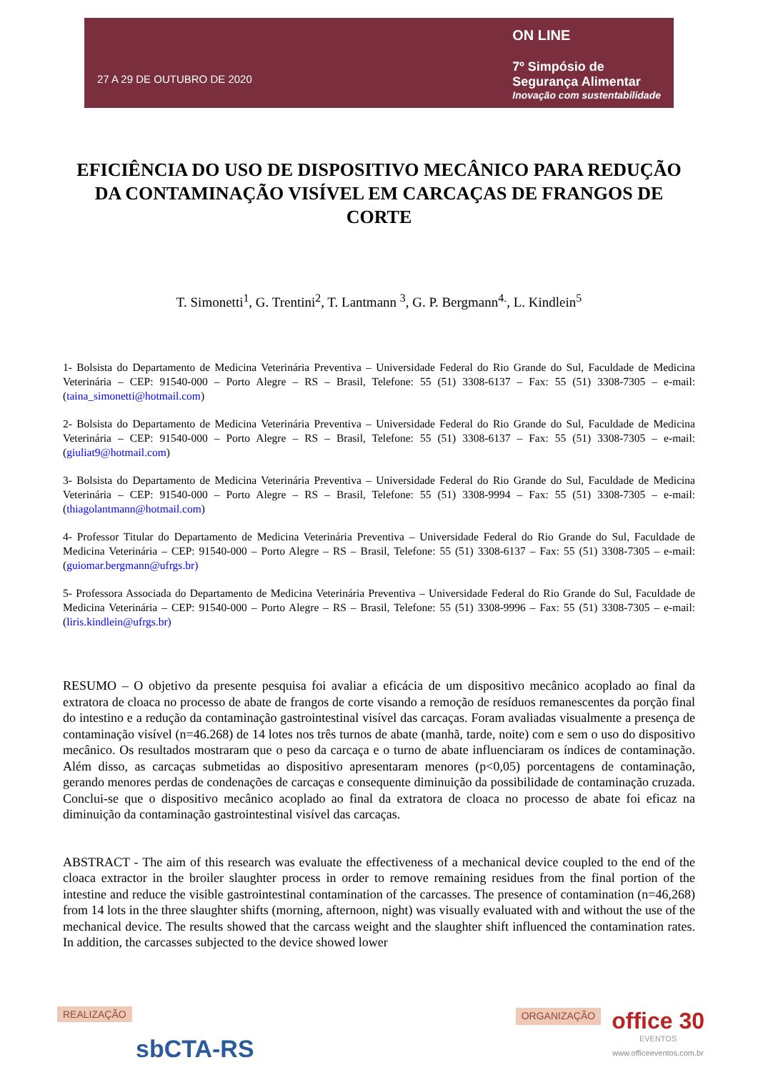27 A 29 DE OUTUBRO DE 2020
ON LINE
7º Simpósio de
Segurança Alimentar
Inovação com sustentabilidade
EFICIÊNCIA DO USO DE DISPOSITIVO MECÂNICO PARA REDUÇÃO DA CONTAMINAÇÃO VISÍVEL EM CARCAÇAS DE FRANGOS DE CORTE
T. Simonetti<sup>1</sup>, G. Trentini<sup>2</sup>, T. Lantmann <sup>3</sup>, G. P. Bergmann<sup>4.</sup>, L. Kindlein<sup>5</sup>
1- Bolsista do Departamento de Medicina Veterinária Preventiva – Universidade Federal do Rio Grande do Sul, Faculdade de Medicina Veterinária – CEP: 91540-000 – Porto Alegre – RS – Brasil, Telefone: 55 (51) 3308-6137 – Fax: 55 (51) 3308-7305 – e-mail: (taina_simonetti@hotmail.com)
2- Bolsista do Departamento de Medicina Veterinária Preventiva – Universidade Federal do Rio Grande do Sul, Faculdade de Medicina Veterinária – CEP: 91540-000 – Porto Alegre – RS – Brasil, Telefone: 55 (51) 3308-6137 – Fax: 55 (51) 3308-7305 – e-mail: (giuliat9@hotmail.com)
3- Bolsista do Departamento de Medicina Veterinária Preventiva – Universidade Federal do Rio Grande do Sul, Faculdade de Medicina Veterinária – CEP: 91540-000 – Porto Alegre – RS – Brasil, Telefone: 55 (51) 3308-9994 – Fax: 55 (51) 3308-7305 – e-mail: (thiagolantmann@hotmail.com)
4- Professor Titular do Departamento de Medicina Veterinária Preventiva – Universidade Federal do Rio Grande do Sul, Faculdade de Medicina Veterinária – CEP: 91540-000 – Porto Alegre – RS – Brasil, Telefone: 55 (51) 3308-6137 – Fax: 55 (51) 3308-7305 – e-mail: (guiomar.bergmann@ufrgs.br)
5- Professora Associada do Departamento de Medicina Veterinária Preventiva – Universidade Federal do Rio Grande do Sul, Faculdade de Medicina Veterinária – CEP: 91540-000 – Porto Alegre – RS – Brasil, Telefone: 55 (51) 3308-9996 – Fax: 55 (51) 3308-7305 – e-mail: (liris.kindlein@ufrgs.br)
RESUMO – O objetivo da presente pesquisa foi avaliar a eficácia de um dispositivo mecânico acoplado ao final da extratora de cloaca no processo de abate de frangos de corte visando a remoção de resíduos remanescentes da porção final do intestino e a redução da contaminação gastrointestinal visível das carcaças. Foram avaliadas visualmente a presença de contaminação visível (n=46.268) de 14 lotes nos três turnos de abate (manhã, tarde, noite) com e sem o uso do dispositivo mecânico. Os resultados mostraram que o peso da carcaça e o turno de abate influenciaram os índices de contaminação. Além disso, as carcaças submetidas ao dispositivo apresentaram menores (p<0,05) porcentagens de contaminação, gerando menores perdas de condenações de carcaças e consequente diminuição da possibilidade de contaminação cruzada. Conclui-se que o dispositivo mecânico acoplado ao final da extratora de cloaca no processo de abate foi eficaz na diminuição da contaminação gastrointestinal visível das carcaças.
ABSTRACT - The aim of this research was evaluate the effectiveness of a mechanical device coupled to the end of the cloaca extractor in the broiler slaughter process in order to remove remaining residues from the final portion of the intestine and reduce the visible gastrointestinal contamination of the carcasses. The presence of contamination (n=46,268) from 14 lots in the three slaughter shifts (morning, afternoon, night) was visually evaluated with and without the use of the mechanical device. The results showed that the carcass weight and the slaughter shift influenced the contamination rates. In addition, the carcasses subjected to the device showed lower
REALIZAÇÃO
sbCTA-RS
ORGANIZAÇÃO
office 30
EVENTOS
www.officeeventos.com.br